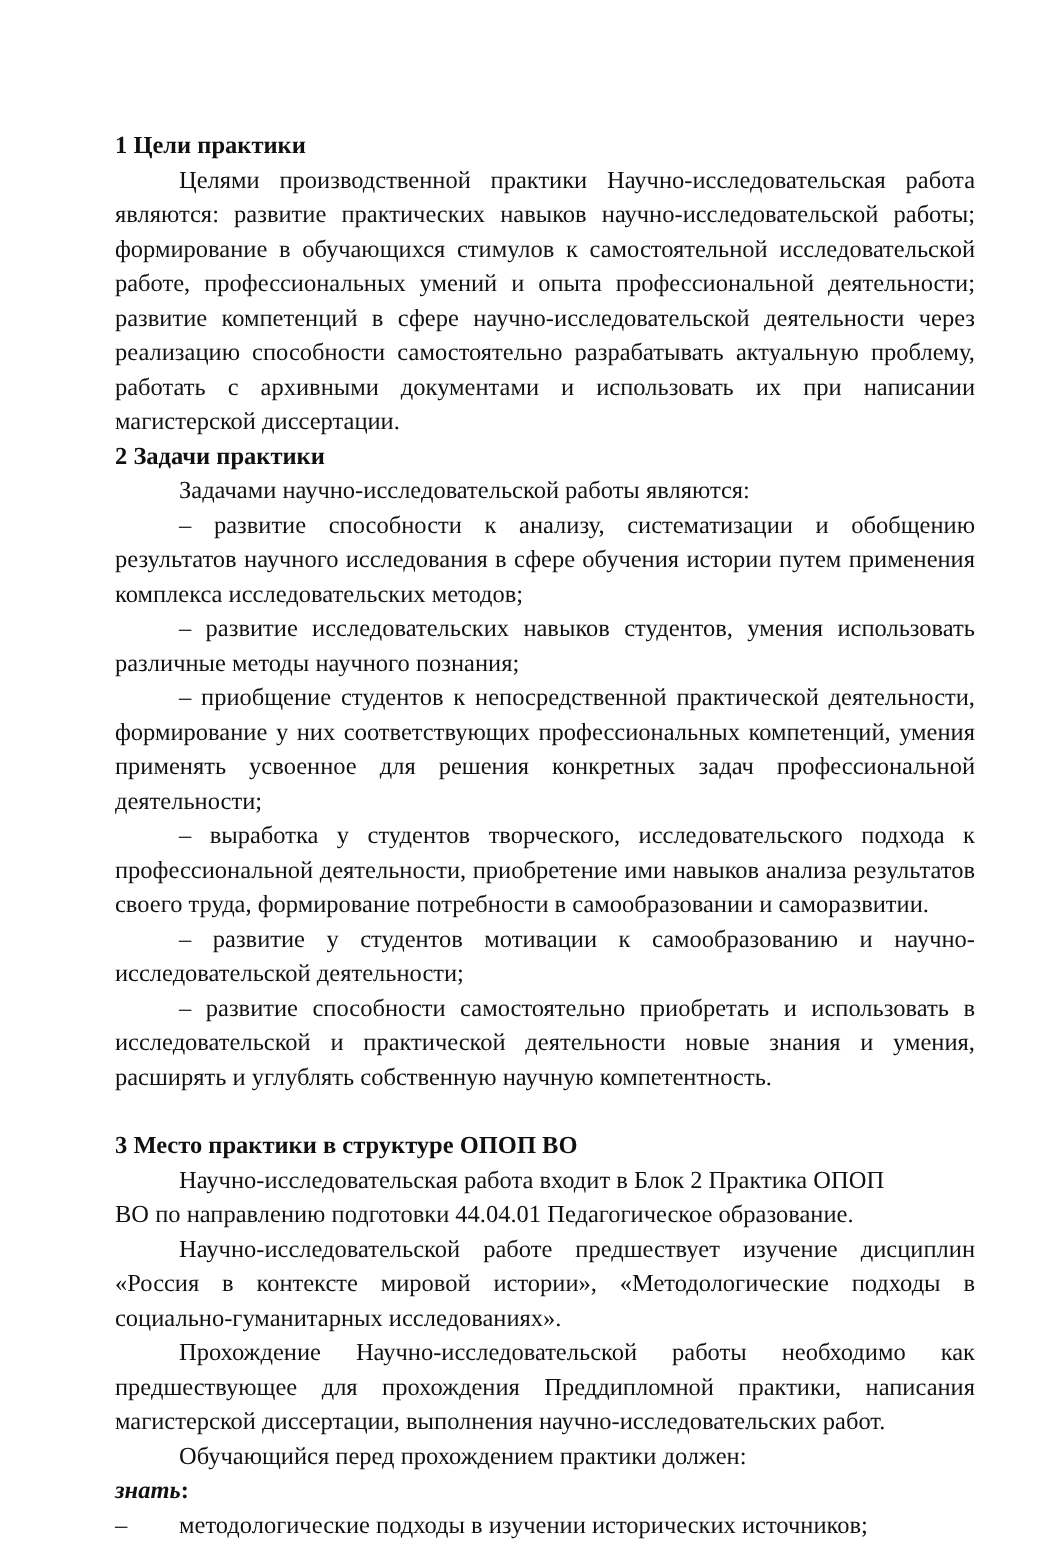1 Цели практики
Целями производственной практики Научно-исследовательская работа являются: развитие практических навыков научно-исследовательской работы; формирование в обучающихся стимулов к самостоятельной исследовательской работе, профессиональных умений и опыта профессиональной деятельности; развитие компетенций в сфере научно-исследовательской деятельности через реализацию способности самостоятельно разрабатывать актуальную проблему, работать с архивными документами и использовать их при написании магистерской диссертации.
2 Задачи практики
Задачами научно-исследовательской работы являются:
– развитие способности к анализу, систематизации и обобщению результатов научного исследования в сфере обучения истории путем применения комплекса исследовательских методов;
– развитие исследовательских навыков студентов, умения использовать различные методы научного познания;
– приобщение студентов к непосредственной практической деятельности, формирование у них соответствующих профессиональных компетенций, умения применять усвоенное для решения конкретных задач профессиональной деятельности;
– выработка у студентов творческого, исследовательского подхода к профессиональной деятельности, приобретение ими навыков анализа результатов своего труда, формирование потребности в самообразовании и саморазвитии.
– развитие у студентов мотивации к самообразованию и научно-исследовательской деятельности;
– развитие способности самостоятельно приобретать и использовать в исследовательской и практической деятельности новые знания и умения, расширять и углублять собственную научную компетентность.
3 Место практики в структуре ОПОП ВО
Научно-исследовательская работа входит в Блок 2 Практика ОПОП
ВО по направлению подготовки 44.04.01 Педагогическое образование.
Научно-исследовательской работе предшествует изучение дисциплин «Россия в контексте мировой истории», «Методологические подходы в социально-гуманитарных исследованиях».
Прохождение Научно-исследовательской работы необходимо как предшествующее для прохождения Преддипломной практики, написания магистерской диссертации, выполнения научно-исследовательских работ.
Обучающийся перед прохождением практики должен:
знать:
– методологические подходы в изучении исторических источников;